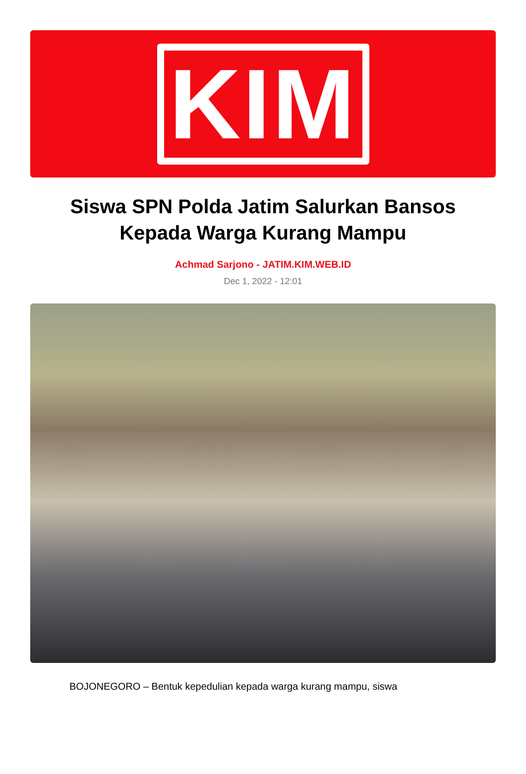KIM
Siswa SPN Polda Jatim Salurkan Bansos Kepada Warga Kurang Mampu
Achmad Sarjono - JATIM.KIM.WEB.ID
Dec 1, 2022 - 12:01
BOJONEGORO – Bentuk kepedulian kepada warga kurang mampu, siswa